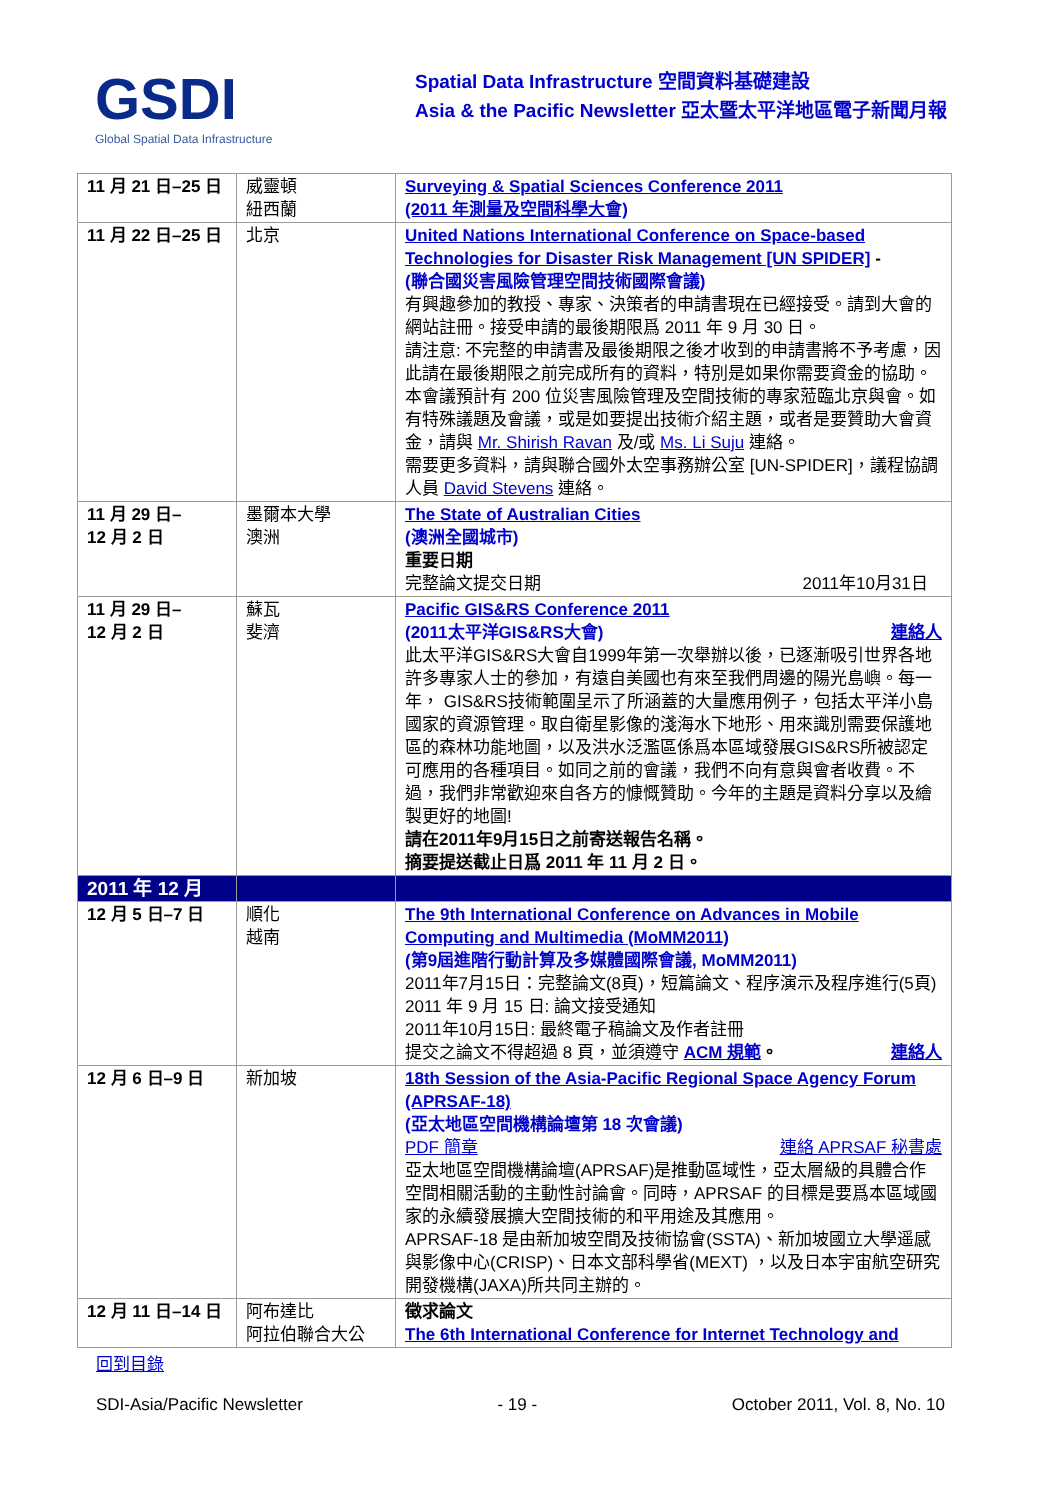GSDI
Global Spatial Data Infrastructure
Spatial Data Infrastructure 空間資料基礎建設
Asia & the Pacific Newsletter 亞太暨太平洋地區電子新聞月報
| 11 月 21 日–25 日 | 威靈頓 紐西蘭 | Surveying & Spatial Sciences Conference 2011 (2011 年測量及空間科學大會) |
| 11 月 22 日–25 日 | 北京 | United Nations International Conference on Space-based Technologies for Disaster Risk Management [UN SPIDER] - (聯合國災害風險管理空間技術國際會議) 有興趣參加的教授、專家、決策者的申請書現在已經接受。請到大會的網站註冊。接受申請的最後期限爲 2011 年 9 月 30 日。 請注意: 不完整的申請書及最後期限之後才收到的申請書將不予考慮，因此請在最後期限之前完成所有的資料，特別是如果你需要資金的協助。 本會議預計有 200 位災害風險管理及空間技術的專家蒞臨北京與會。如有特殊議題及會議，或是如要提出技術介紹主題，或者是要贊助大會資金，請與 Mr. Shirish Ravan 及/或 Ms. Li Suju 連絡。 需要更多資料，請與聯合國外太空事務辦公室 [UN-SPIDER]，議程協調人員 David Stevens 連絡。 |
| 11 月 29 日– 12 月 2 日 | 墨爾本大學 澳洲 | The State of Australian Cities (澳洲全國城市) 重要日期 完整論文提交日期 2011年10月31日 |
| 11 月 29 日– 12 月 2 日 | 蘇瓦 斐濟 | Pacific GIS&RS Conference 2011 (2011太平洋GIS&RS大會) 連絡人 此太平洋GIS&RS大會自1999年第一次舉辦以後，已逐漸吸引世界各地許多專家人士的參加，有遠自美國也有來至我們周邊的陽光島嶼。每一年， GIS&RS技術範圍呈示了所涵蓋的大量應用例子，包括太平洋小島國家的資源管理。取自衛星影像的淺海水下地形、用來識別需要保護地區的森林功能地圖，以及洪水泛濫區係爲本區域發展GIS&RS所被認定可應用的各種項目。如同之前的會議，我們不向有意與會者收費。不過，我們非常歡迎來自各方的慷慨贊助。今年的主題是資料分享以及繪製更好的地圖! 請在2011年9月15日之前寄送報告名稱。 摘要提送截止日爲 2011 年 11 月 2 日。 |
| 2011 年 12 月 | | |
| 12 月 5 日–7 日 | 順化 越南 | The 9th International Conference on Advances in Mobile Computing and Multimedia (MoMM2011) (第9屆進階行動計算及多媒體國際會議, MoMM2011) 2011年7月15日：完整論文(8頁)，短篇論文、程序演示及程序進行(5頁) 2011 年 9 月 15 日: 論文接受通知 2011年10月15日: 最終電子稿論文及作者註冊 提交之論文不得超過 8 頁，並須遵守 ACM 規範 。 連絡人 |
| 12 月 6 日–9 日 | 新加坡 | 18th Session of the Asia-Pacific Regional Space Agency Forum (APRSAF-18) (亞太地區空間機構論壇第 18 次會議) PDF 簡章 連絡 APRSAF 秘書處 亞太地區空間機構論壇(APRSAF)是推動區域性，亞太層級的具體合作空間相關活動的主動性討論會。同時，APRSAF 的目標是要爲本區域國家的永續發展擴大空間技術的和平用途及其應用。 APRSAF-18 是由新加坡空間及技術協會(SSTA)、新加坡國立大學遥感與影像中心(CRISP)、日本文部科學省(MEXT) ，以及日本宇宙航空研究開發機構(JAXA)所共同主辦的。 |
| 12 月 11 日–14 日 | 阿布達比 阿拉伯聯合大公 | 徵求論文 The 6th International Conference for Internet Technology and |
回到目錄
SDI-Asia/Pacific Newsletter - 19 - October 2011, Vol. 8, No. 10